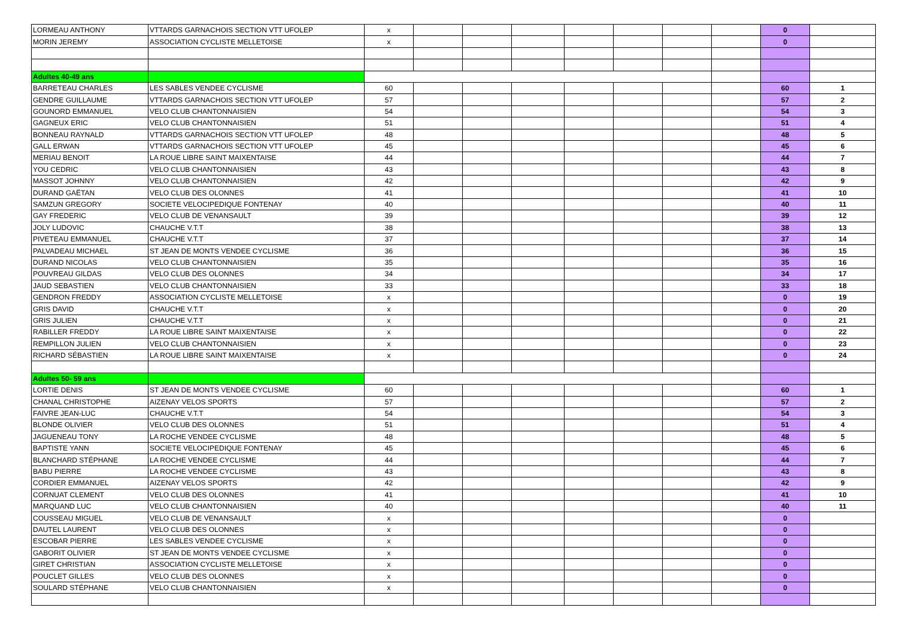| LORMEAU ANTHONY | VTTARDS GARNACHOIS SECTION VTT UFOLEP | x | | | | | | | | 0 | |
| MORIN JEREMY | ASSOCIATION CYCLISTE MELLETOISE | x | | | | | | | | 0 | |
| Adultes 40-49 ans | | | | | | | | | | | |
| BARRETEAU CHARLES | LES SABLES VENDEE CYCLISME | 60 | | | | | | | | 60 | 1 |
| GENDRE GUILLAUME | VTTARDS GARNACHOIS SECTION VTT UFOLEP | 57 | | | | | | | | 57 | 2 |
| GOUNORD EMMANUEL | VELO CLUB CHANTONNAISIEN | 54 | | | | | | | | 54 | 3 |
| GAGNEUX ERIC | VELO CLUB CHANTONNAISIEN | 51 | | | | | | | | 51 | 4 |
| BONNEAU RAYNALD | VTTARDS GARNACHOIS SECTION VTT UFOLEP | 48 | | | | | | | | 48 | 5 |
| GALL ERWAN | VTTARDS GARNACHOIS SECTION VTT UFOLEP | 45 | | | | | | | | 45 | 6 |
| MERIAU BENOIT | LA ROUE LIBRE SAINT MAIXENTAISE | 44 | | | | | | | | 44 | 7 |
| YOU CEDRIC | VELO CLUB CHANTONNAISIEN | 43 | | | | | | | | 43 | 8 |
| MASSOT JOHNNY | VELO CLUB CHANTONNAISIEN | 42 | | | | | | | | 42 | 9 |
| DURAND GAËTAN | VELO CLUB DES OLONNES | 41 | | | | | | | | 41 | 10 |
| SAMZUN GREGORY | SOCIETE VELOCIPEDIQUE FONTENAY | 40 | | | | | | | | 40 | 11 |
| GAY FREDERIC | VELO CLUB DE VENANSAULT | 39 | | | | | | | | 39 | 12 |
| JOLY LUDOVIC | CHAUCHE V.T.T | 38 | | | | | | | | 38 | 13 |
| PIVETEAU EMMANUEL | CHAUCHE V.T.T | 37 | | | | | | | | 37 | 14 |
| PALVADEAU MICHAEL | ST JEAN DE MONTS VENDEE CYCLISME | 36 | | | | | | | | 36 | 15 |
| DURAND NICOLAS | VELO CLUB CHANTONNAISIEN | 35 | | | | | | | | 35 | 16 |
| POUVREAU GILDAS | VELO CLUB DES OLONNES | 34 | | | | | | | | 34 | 17 |
| JAUD SEBASTIEN | VELO CLUB CHANTONNAISIEN | 33 | | | | | | | | 33 | 18 |
| GENDRON FREDDY | ASSOCIATION CYCLISTE MELLETOISE | x | | | | | | | | 0 | 19 |
| GRIS DAVID | CHAUCHE V.T.T | x | | | | | | | | 0 | 20 |
| GRIS JULIEN | CHAUCHE V.T.T | x | | | | | | | | 0 | 21 |
| RABILLER FREDDY | LA ROUE LIBRE SAINT MAIXENTAISE | x | | | | | | | | 0 | 22 |
| REMPILLON JULIEN | VELO CLUB CHANTONNAISIEN | x | | | | | | | | 0 | 23 |
| RICHARD SÉBASTIEN | LA ROUE LIBRE SAINT MAIXENTAISE | x | | | | | | | | 0 | 24 |
| Adultes 50- 59 ans | | | | | | | | | | | |
| LORTIE DENIS | ST JEAN DE MONTS VENDEE CYCLISME | 60 | | | | | | | | 60 | 1 |
| CHANAL CHRISTOPHE | AIZENAY VELOS SPORTS | 57 | | | | | | | | 57 | 2 |
| FAIVRE JEAN-LUC | CHAUCHE V.T.T | 54 | | | | | | | | 54 | 3 |
| BLONDE OLIVIER | VELO CLUB DES OLONNES | 51 | | | | | | | | 51 | 4 |
| JAGUENEAU TONY | LA ROCHE VENDEE CYCLISME | 48 | | | | | | | | 48 | 5 |
| BAPTISTE YANN | SOCIETE VELOCIPEDIQUE FONTENAY | 45 | | | | | | | | 45 | 6 |
| BLANCHARD STÉPHANE | LA ROCHE VENDEE CYCLISME | 44 | | | | | | | | 44 | 7 |
| BABU PIERRE | LA ROCHE VENDEE CYCLISME | 43 | | | | | | | | 43 | 8 |
| CORDIER EMMANUEL | AIZENAY VELOS SPORTS | 42 | | | | | | | | 42 | 9 |
| CORNUAT CLEMENT | VELO CLUB DES OLONNES | 41 | | | | | | | | 41 | 10 |
| MARQUAND LUC | VELO CLUB CHANTONNAISIEN | 40 | | | | | | | | 40 | 11 |
| COUSSEAU MIGUEL | VELO CLUB DE VENANSAULT | x | | | | | | | | 0 | |
| DAUTEL LAURENT | VELO CLUB DES OLONNES | x | | | | | | | | 0 | |
| ESCOBAR PIERRE | LES SABLES VENDEE CYCLISME | x | | | | | | | | 0 | |
| GABORIT OLIVIER | ST JEAN DE MONTS VENDEE CYCLISME | x | | | | | | | | 0 | |
| GIRET CHRISTIAN | ASSOCIATION CYCLISTE MELLETOISE | x | | | | | | | | 0 | |
| POUCLET GILLES | VELO CLUB DES OLONNES | x | | | | | | | | 0 | |
| SOULARD STÉPHANE | VELO CLUB CHANTONNAISIEN | x | | | | | | | | 0 | |